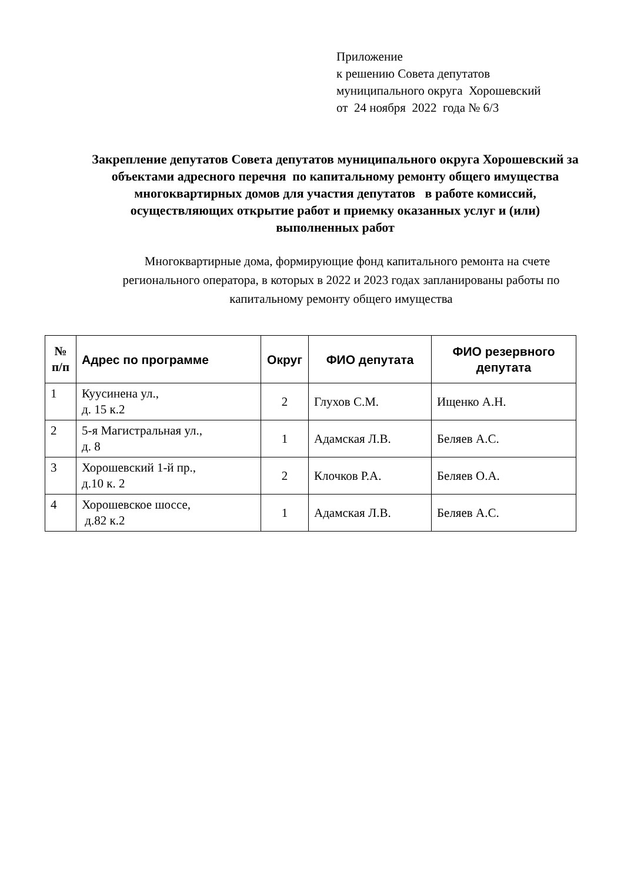Приложение
к решению Совета депутатов
муниципального округа Хорошевский
от 24 ноября 2022 года № 6/3
Закрепление депутатов Совета депутатов муниципального округа Хорошевский за объектами адресного перечня по капитальному ремонту общего имущества многоквартирных домов для участия депутатов в работе комиссий, осуществляющих открытие работ и приемку оказанных услуг и (или) выполненных работ
Многоквартирные дома, формирующие фонд капитального ремонта на счете регионального оператора, в которых в 2022 и 2023 годах запланированы работы по капитальному ремонту общего имущества
| № п/п | Адрес по программе | Округ | ФИО депутата | ФИО резервного депутата |
| --- | --- | --- | --- | --- |
| 1 | Куусинена ул., д. 15 к.2 | 2 | Глухов С.М. | Ищенко А.Н. |
| 2 | 5-я Магистральная ул., д. 8 | 1 | Адамская Л.В. | Беляев А.С. |
| 3 | Хорошевский 1-й пр., д.10 к. 2 | 2 | Клочков Р.А. | Беляев О.А. |
| 4 | Хорошевское шоссе, д.82 к.2 | 1 | Адамская Л.В. | Беляев А.С. |